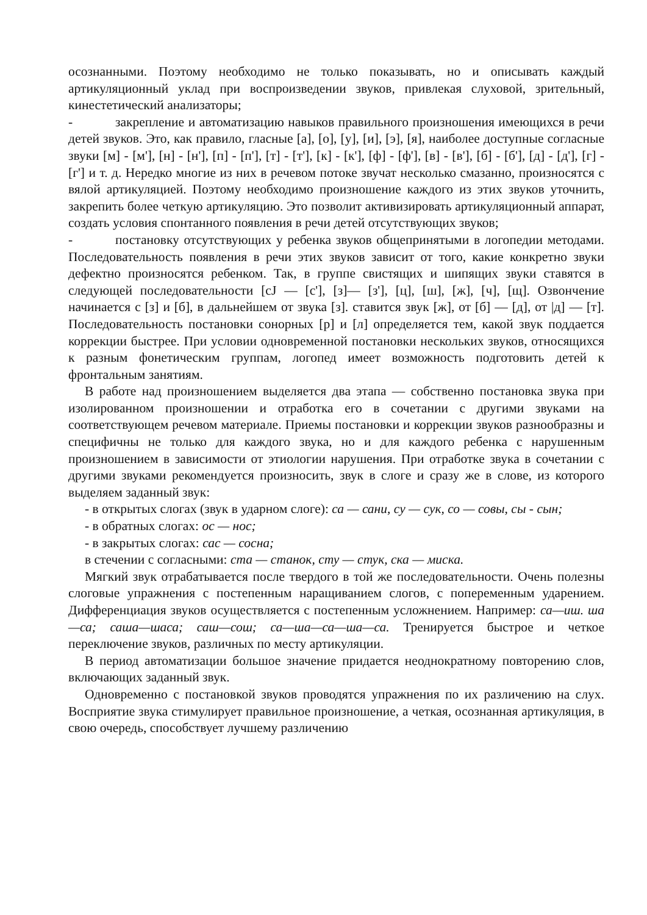осознанными. Поэтому необходимо не только показывать, но и описывать каждый артикуляционный уклад при воспроизведении звуков, привлекая слуховой, зрительный, кинестетический анализаторы;
- закрепление и автоматизацию навыков правильного произношения имеющихся в речи детей звуков. Это, как правило, гласные [а], [о], [у], [и], [э], [я], наиболее доступные согласные звуки [м] - [м'], [н] - [н'], [п] - [п'], [т] - [т'], [к] - [к'], [ф] - [ф'], [в] - [в'], [б] - [б'], [д] - [д'], [г] - [г'] и т. д. Нередко многие из них в речевом потоке звучат несколько смазанно, произносятся с вялой артикуляцией. Поэтому необходимо произношение каждого из этих звуков уточнить, закрепить более четкую артикуляцию. Это позволит активизировать артикуляционный аппарат, создать условия спонтанного появления в речи детей отсутствующих звуков;
- постановку отсутствующих у ребенка звуков общепринятыми в логопедии методами. Последовательность появления в речи этих звуков зависит от того, какие конкретно звуки дефектно произносятся ребенком. Так, в группе свистящих и шипящих звуки ставятся в следующей последовательности [сJ — [с'], [з]— [з'], [ц], [ш], [ж], [ч], [щ]. Озвончение начинается с [з] и [б], в дальнейшем от звука [з]. ставится звук [ж], от [б] — [д], от |д] — [т]. Последовательность постановки сонорных [р] и [л] определяется тем, какой звук поддается коррекции быстрее. При условии одновременной постановки нескольких звуков, относящихся к разным фонетическим группам, логопед имеет возможность подготовить детей к фронтальным занятиям.
В работе над произношением выделяется два этапа — собственно постановка звука при изолированном произношении и отработка его в сочетании с другими звуками на соответствующем речевом материале. Приемы постановки и коррекции звуков разнообразны и специфичны не только для каждого звука, но и для каждого ребенка с нарушенным произношением в зависимости от этиологии нарушения. При отработке звука в сочетании с другими звуками рекомендуется произносить, звук в слоге и сразу же в слове, из которого выделяем заданный звук:
- в открытых слогах (звук в ударном слоге): са — сани, су — сук, со — совы, сы - сын;
- в обратных слогах: ос — нос;
- в закрытых слогах: сас — сосна;
в стечении с согласными: ста — станок, сту — стук, ска — миска.
Мягкий звук отрабатывается после твердого в той же последовательности. Очень полезны слоговые упражнения с постепенным наращиванием слогов, с попеременным ударением. Дифференциация звуков осуществляется с постепенным усложнением. Например: са—иш. ша—са; саша—шаса; саш—сош; са—ша—са—ша—са. Тренируется быстрое и четкое переключение звуков, различных по месту артикуляции.
В период автоматизации большое значение придается неоднократному повторению слов, включающих заданный звук.
Одновременно с постановкой звуков проводятся упражнения по их различению на слух. Восприятие звука стимулирует правильное произношение, а четкая, осознанная артикуляция, в свою очередь, способствует лучшему различению